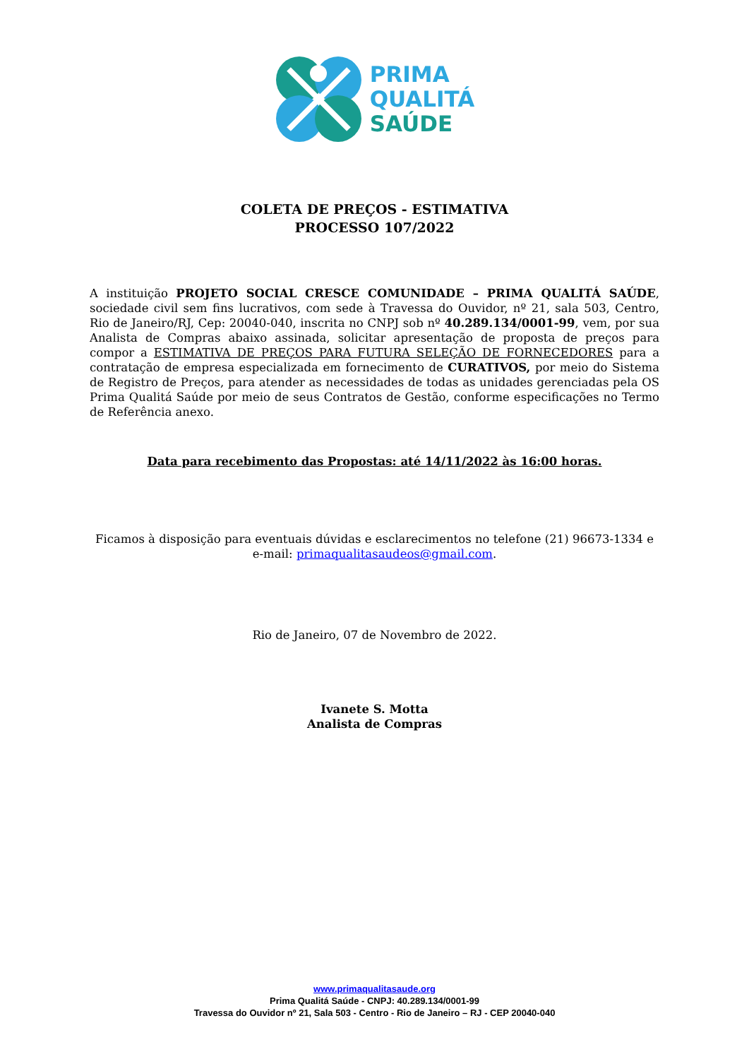PRIMA
QUALITÁ
SAÚDE
COLETA DE PREÇOS - ESTIMATIVA
PROCESSO 107/2022
A instituição PROJETO SOCIAL CRESCE COMUNIDADE – PRIMA QUALITÁ SAÚDE, sociedade civil sem fins lucrativos, com sede à Travessa do Ouvidor, nº 21, sala 503, Centro, Rio de Janeiro/RJ, Cep: 20040-040, inscrita no CNPJ sob nº 40.289.134/0001-99, vem, por sua Analista de Compras abaixo assinada, solicitar apresentação de proposta de preços para compor a ESTIMATIVA DE PREÇOS PARA FUTURA SELEÇÃO DE FORNECEDORES para a contratação de empresa especializada em fornecimento de CURATIVOS, por meio do Sistema de Registro de Preços, para atender as necessidades de todas as unidades gerenciadas pela OS Prima Qualitá Saúde por meio de seus Contratos de Gestão, conforme especificações no Termo de Referência anexo.
Data para recebimento das Propostas: até 14/11/2022 às 16:00 horas.
Ficamos à disposição para eventuais dúvidas e esclarecimentos no telefone (21) 96673-1334 e e-mail: primaqualitasaudeos@gmail.com.
Rio de Janeiro, 07 de Novembro de 2022.
Ivanete S. Motta
Analista de Compras
www.primaqualitasaude.org
Prima Qualitá Saúde - CNPJ: 40.289.134/0001-99
Travessa do Ouvidor nº 21, Sala 503 - Centro - Rio de Janeiro – RJ - CEP 20040-040